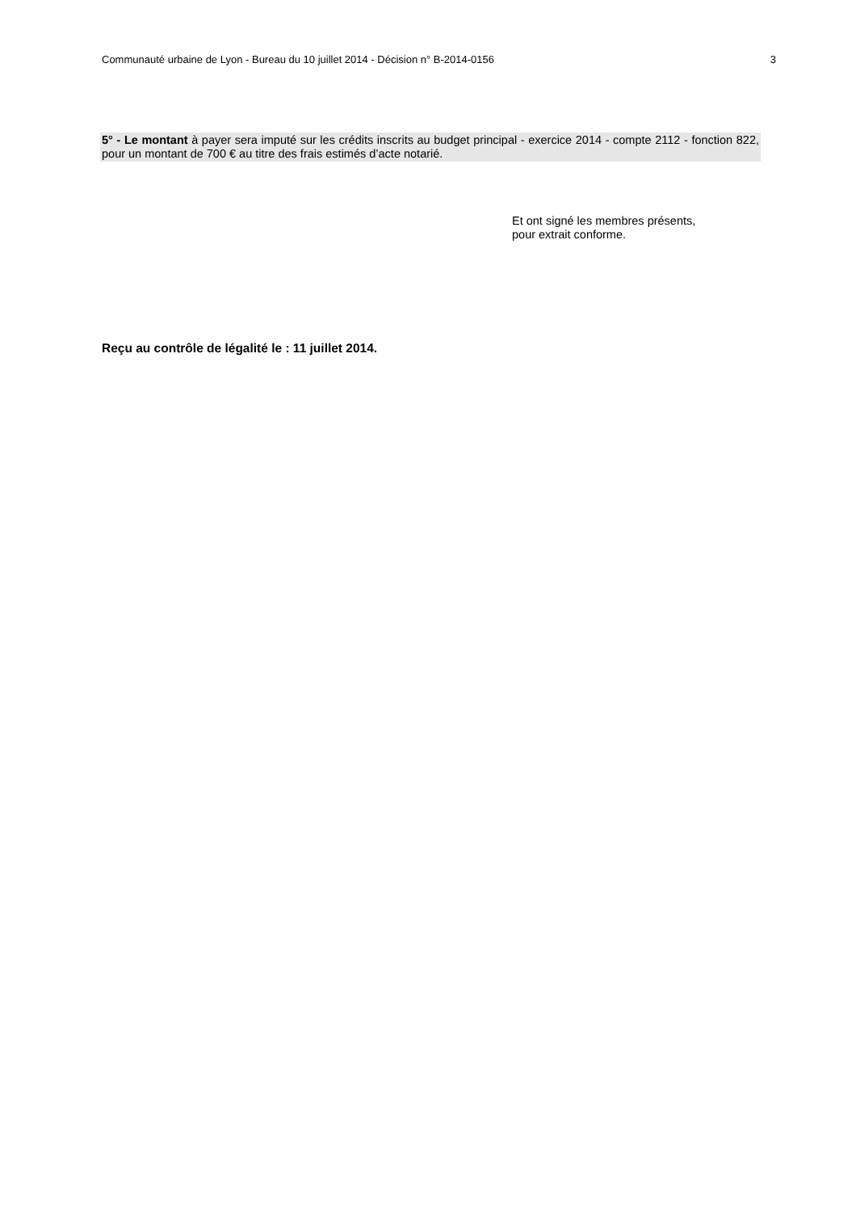Communauté urbaine de Lyon - Bureau du 10 juillet 2014 - Décision n° B-2014-0156 3
5° - Le montant à payer sera imputé sur les crédits inscrits au budget principal - exercice 2014 - compte 2112 - fonction 822, pour un montant de 700 € au titre des frais estimés d’acte notarié.
Et ont signé les membres présents,
pour extrait conforme.
Reçu au contrôle de légalité le : 11 juillet 2014.